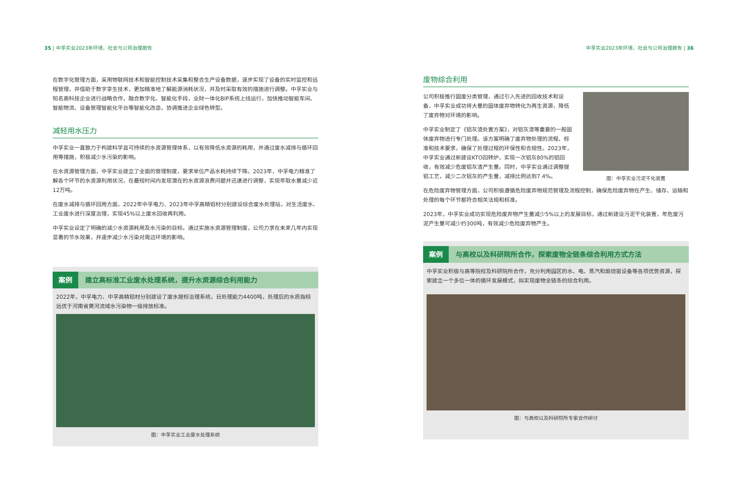35 | 中孚实业2023年环境、社会与公司治理报告
在数字化管理方面，采用物联网技术和智能控制技术采集和整合生产设备数据，逐步实现了设备的实时监控和远程管理，并借助于数字孪生技术，更加精准地了解能源消耗状况，并及时采取有效的措施进行调整。中孚实业与知名高科技企业进行战略合作，融合数字化、智能化手段，业财一体化BIP系统上线运行，加快推动智能车间、智能物流、设备管理智能化平台等智能化改造，协调推进企业绿色转型。
减轻用水压力
中孚实业一直致力于构建科学且可持续的水资源管理体系，以有效降低水资源的耗用，并通过废水减排与循环回用等措施，积极减少水污染的影响。
在水资源管理方面，中孚实业建立了全面的管理制度，要求单位产品水耗持续下降。2023年，中孚电力精准了解各个环节的水资源利用状况，在最短时间内发现潜在的水资源浪费问题并迅速进行调整，实现年取水量减少近12万吨。
在废水减排与循环回用方面，2022年中孚电力、2023年中孚高精铝材分别建设综合废水处理站，对生活废水、工业废水进行深度治理，实现45%以上废水回收再利用。
中孚实业设定了明确的减少水资源耗用及水污染的目标。通过实施水资源管理制度，公司力求在未来几年内实现显著的节水效果，并逐步减少水污染对周边环境的影响。
案例 建立高标准工业废水处理系统，提升水资源综合利用能力
2022年，中孚电力、中孚高精铝材分别建设了废水提标治理系统，日处理能力4400吨，处理后的水质指标远优于河南省黄河流域水污染物一级排放标准。
图：中孚实业工业废水处理系统
中孚实业2023年环境、社会与公司治理报告 | 36
废物综合利用
公司积极推行固废分类管理，通过引入先进的回收技术和设备，中孚实业成功将大量的固体废弃物转化为再生资源，降低了废弃物对环境的影响。
中孚实业制定了《铝灰渣处置方案》，对铝灰渣等重要的一般固体废弃物进行专门处理。该方案明确了废弃物处理的流程、标准和技术要求，确保了处理过程的环保性和合规性。2023年，中孚实业通过新建设KTO回转炉，实现一次铝灰80%的铝回收，有效减少危废铝灰渣产生量。同时，中孚实业通过调整提铝工艺，减少二次铝灰的产生量，减排比例达到7.4%。
图：中孚实业污泥干化装置
在危险废弃物管理方面，公司积极遵循危险废弃物规范管理及流程控制，确保危险废弃物在产生、储存、运输和处理的每个环节都符合相关法规和标准。
2023年，中孚实业成功实现危险废弃物产生量减少5%以上的发展目标，通过新建设污泥干化装置，年危废污泥产生量可减少约300吨，有效减少危险废弃物产生。
案例 与高校以及科研院所合作，探索废物全链条综合利用方式方法
中孚实业积极与高等院校及科研院所合作，充分利用园区的水、电、蒸汽和煅烧窑设备等各项优势资源，探索建立一个多位一体的循环发展模式，拟实现废物全链条的综合利用。
图：与高校以及科研院所专家合作研讨